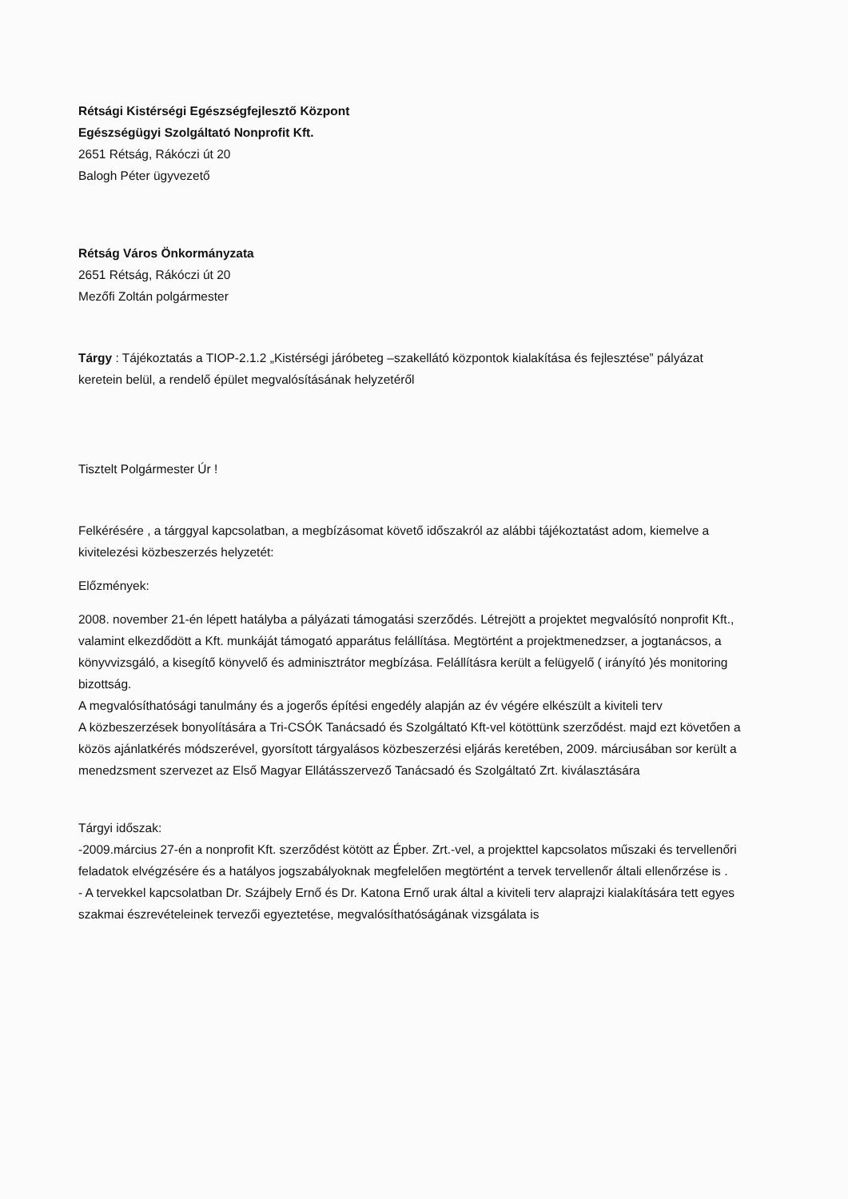Rétsági Kistérségi Egészségfejlesztő Központ
Egészségügyi Szolgáltató Nonprofit Kft.
2651 Rétság, Rákóczi út 20
Balogh Péter ügyvezető
Rétság Város Önkormányzata
2651 Rétság, Rákóczi út 20
Mezőfi Zoltán polgármester
Tárgy : Tájékoztatás a TIOP-2.1.2 „Kistérségi járóbeteg –szakellátó központok kialakítása és fejlesztése” pályázat keretein belül, a rendelő épület megvalósításának helyzetéről
Tisztelt Polgármester Úr !
Felkérésére , a tárggyal kapcsolatban, a megbízásomat követő időszakról az alábbi tájékoztatást adom, kiemelve a kivitelezési közbeszerzés helyzetét:
Előzmények:
2008. november 21-én lépett hatályba a pályázati támogatási szerződés. Létrejött a projektet megvalósító nonprofit Kft., valamint elkezdődött a Kft. munkáját támogató apparátus felállítása. Megtörtént a projektmenedzser, a jogtanácsos, a könyvvizsgáló, a kisegítő könyvelő és adminisztrátor megbízása. Felállításra került a felügyelő ( irányító )és monitoring bizottság.
A megvalósíthatósági tanulmány és a jogerős építési engedély alapján az év végére elkészült a kiviteli terv
A közbeszerzések bonyolítására a Tri-CSÓK Tanácsadó és Szolgáltató Kft-vel kötöttünk szerződést. majd ezt követően a közös ajánlatkérés módszerével, gyorsított tárgyalásos közbeszerzési eljárás keretében, 2009. márciusában sor került a menedzsment szervezet az Első Magyar Ellátásszervező Tanácsadó és Szolgáltató Zrt. kiválasztására
Tárgyi időszak:
-2009.március 27-én a nonprofit Kft. szerződést kötött az Épber. Zrt.-vel, a projekttel kapcsolatos műszaki és tervellenőri feladatok elvégzésére és a hatályos jogszabályoknak megfelelően megtörtént a tervek tervellenőr általi ellenőrzése is .
- A tervekkel kapcsolatban Dr. Szájbely Ernő és Dr. Katona Ernő urak által a kiviteli terv alaprajzi kialakítására tett egyes szakmai észrevételeinek tervezői egyeztetése, megvalósíthatóságának vizsgálata is